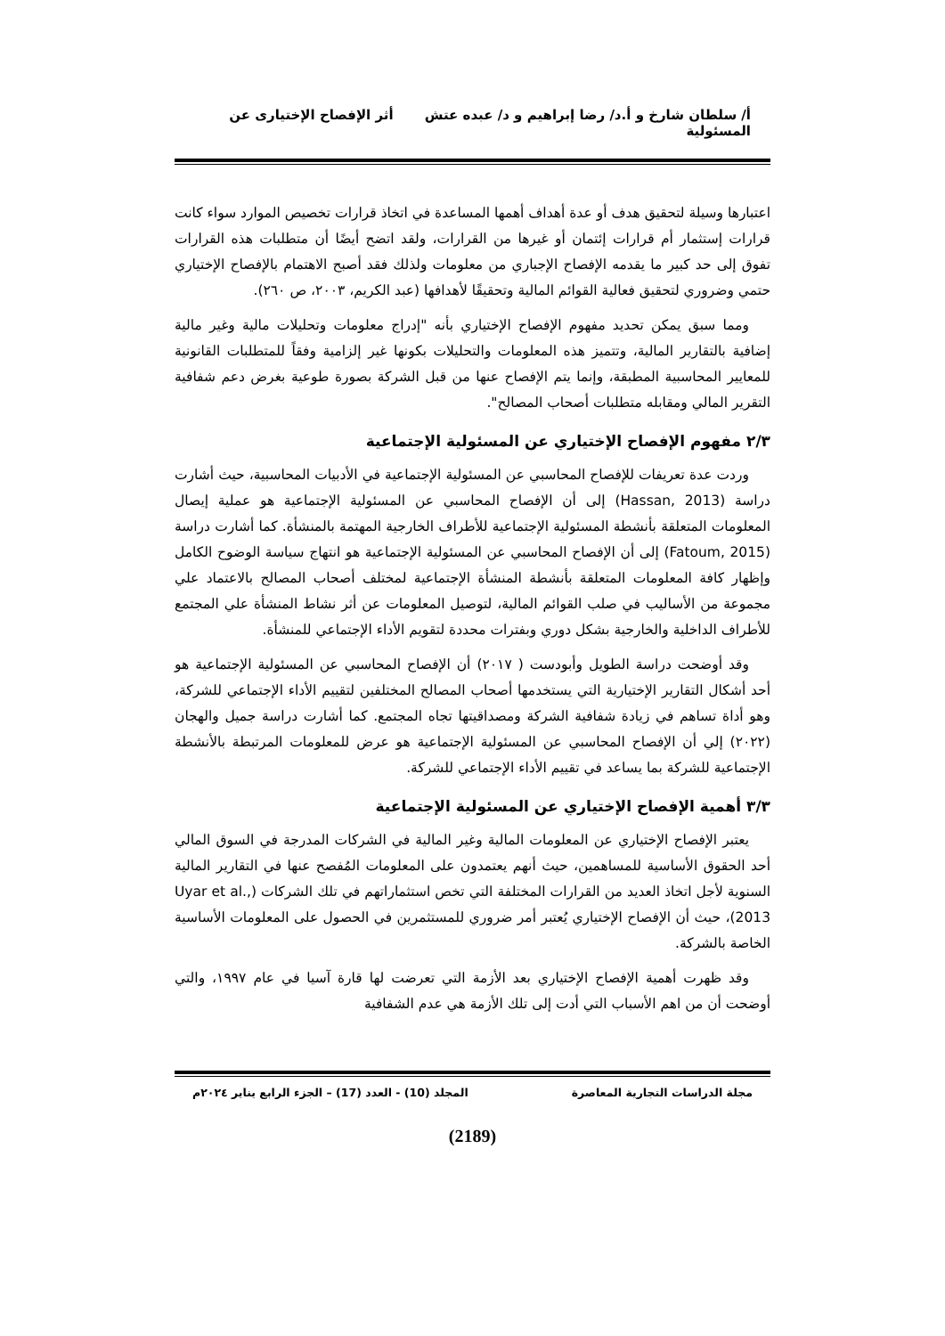أ/ سلطان شارخ و أ.د/ رضا إبراهيم و د/ عبده عتش أثر الإفصاح الإختيارى عن المسئولية
اعتبارها وسيلة لتحقيق هدف أو عدة أهداف أهمها المساعدة في اتخاذ قرارات تخصيص الموارد سواء كانت قرارات إستثمار أم قرارات إئتمان أو غيرها من القرارات، ولقد اتضح أيضًا أن متطلبات هذه القرارات تفوق إلى حد كبير ما يقدمه الإفصاح الإجباري من معلومات ولذلك فقد أصبح الاهتمام بالإفصاح الإختياري حتمي وضروري لتحقيق فعالية القوائم المالية وتحقيقًا لأهدافها (عبد الكريم، ٢٠٠٣، ص ٢٦٠).
ومما سبق يمكن تحديد مفهوم الإفصاح الإختياري بأنه "إدراج معلومات وتحليلات مالية وغير مالية إضافية بالتقارير المالية، وتتميز هذه المعلومات والتحليلات بكونها غير إلزامية وفقاً للمتطلبات القانونية للمعايير المحاسبية المطبقة، وإنما يتم الإفصاح عنها من قبل الشركة بصورة طوعية بغرض دعم شفافية التقرير المالي ومقابله متطلبات أصحاب المصالح".
٢/٣ مفهوم الإفصاح الإختياري عن المسئولية الإجتماعية
وردت عدة تعريفات للإفصاح المحاسبي عن المسئولية الإجتماعية في الأدبيات المحاسبية، حيث أشارت دراسة (Hassan, 2013) إلى أن الإفصاح المحاسبي عن المسئولية الإجتماعية هو عملية إيصال المعلومات المتعلقة بأنشطة المسئولية الإجتماعية للأطراف الخارجية المهتمة بالمنشأة. كما أشارت دراسة (Fatoum, 2015) إلى أن الإفصاح المحاسبي عن المسئولية الإجتماعية هو انتهاج سياسة الوضوح الكامل وإظهار كافة المعلومات المتعلقة بأنشطة المنشأة الإجتماعية لمختلف أصحاب المصالح بالاعتماد علي مجموعة من الأساليب في صلب القوائم المالية، لتوصيل المعلومات عن أثر نشاط المنشأة علي المجتمع للأطراف الداخلية والخارجية بشكل دوري وبفترات محددة لتقويم الأداء الإجتماعي للمنشأة.
وقد أوضحت دراسة الطويل وأبودست ( ٢٠١٧) أن الإفصاح المحاسبي عن المسئولية الإجتماعية هو أحد أشكال التقارير الإختيارية التي يستخدمها أصحاب المصالح المختلفين لتقييم الأداء الإجتماعي للشركة، وهو أداة تساهم في زيادة شفافية الشركة ومصداقيتها تجاه المجتمع. كما أشارت دراسة جميل والهجان (٢٠٢٢) إلي أن الإفصاح المحاسبي عن المسئولية الإجتماعية هو عرض للمعلومات المرتبطة بالأنشطة الإجتماعية للشركة بما يساعد في تقييم الأداء الإجتماعي للشركة.
٣/٣ أهمية الإفصاح الإختياري عن المسئولية الإجتماعية
يعتبر الإفصاح الإختياري عن المعلومات المالية وغير المالية في الشركات المدرجة في السوق المالي أحد الحقوق الأساسية للمساهمين، حيث أنهم يعتمدون على المعلومات المُفصح عنها في التقارير المالية السنوية لأجل اتخاذ العديد من القرارات المختلفة التي تخص استثماراتهم في تلك الشركات (Uyar et al., 2013)، حيث أن الإفصاح الإختياري يُعتبر أمر ضروري للمستثمرين في الحصول على المعلومات الأساسية الخاصة بالشركة.
وقد ظهرت أهمية الإفصاح الإختياري بعد الأزمة التي تعرضت لها قارة آسيا في عام ١٩٩٧، والتي أوضحت أن من اهم الأسباب التي أدت إلى تلك الأزمة هي عدم الشفافية
مجلة الدراسات التجارية المعاصرة المجلد (10) - العدد (17) – الجزء الرابع يناير ٢٠٢٤م
(2189)